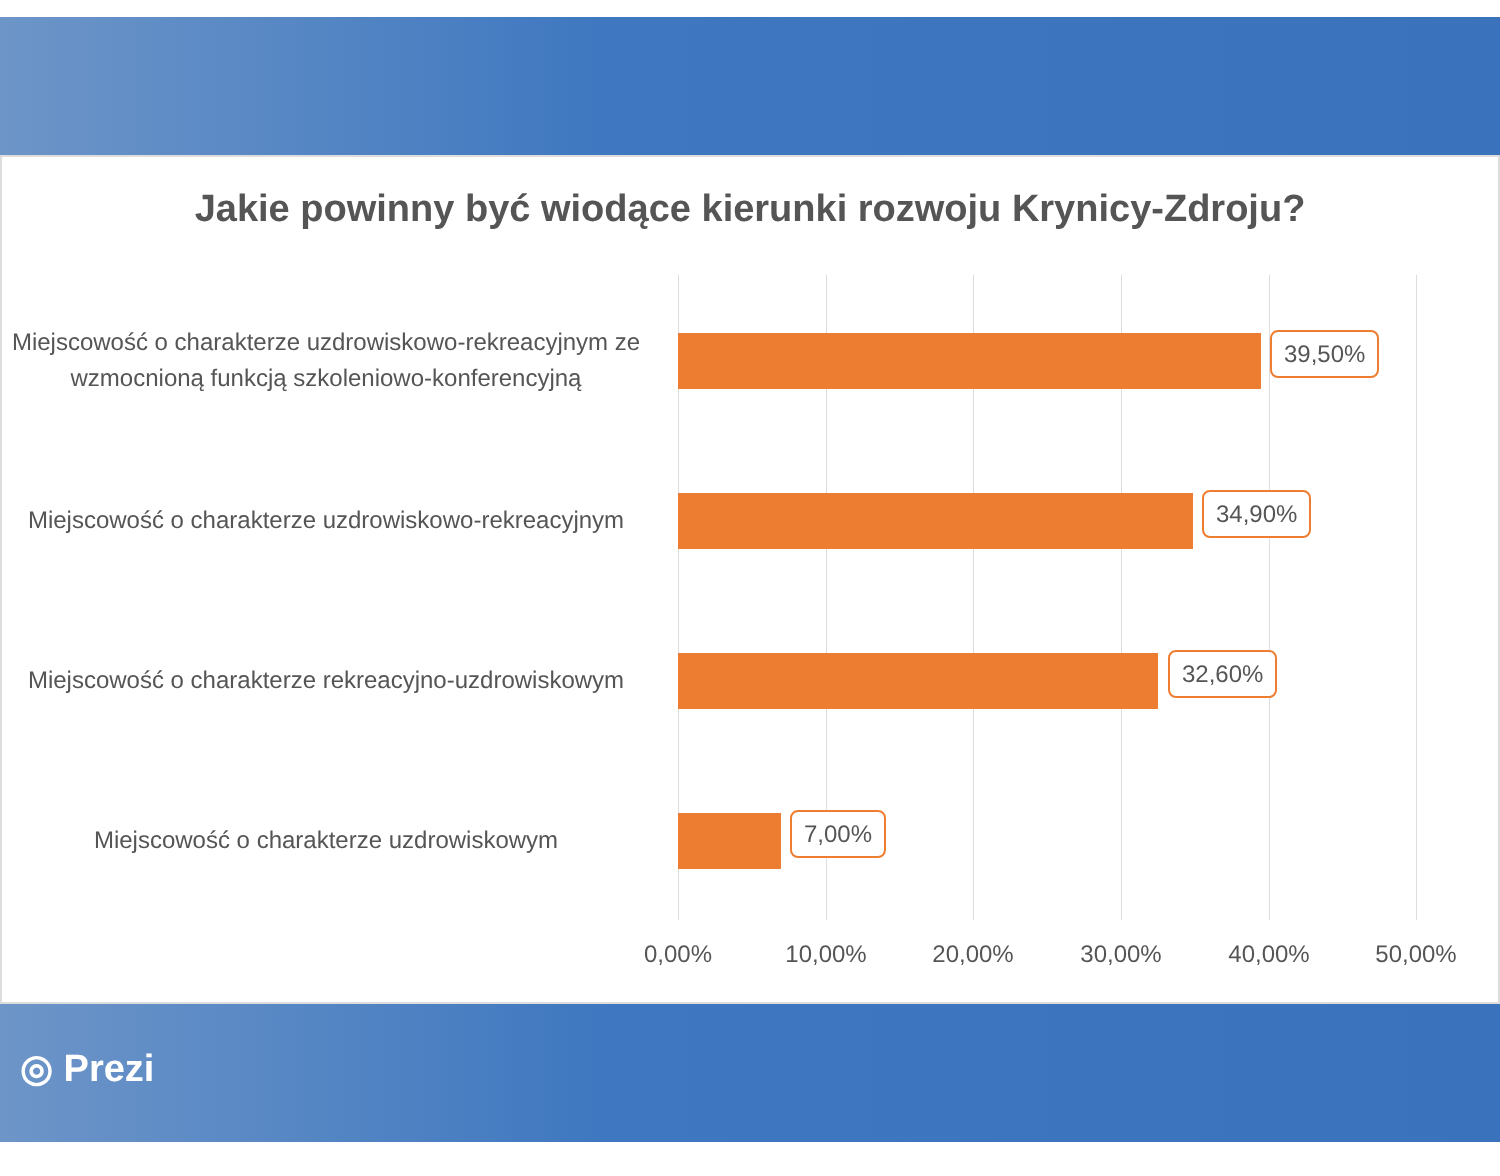Jakie powinny być wiodące kierunki rozwoju Krynicy-Zdroju?
Miejscowość o charakterze uzdrowiskowo-rekreacyjnym ze wzmocnioną funkcją szkoleniowo-konferencyjną
39,50%
Miejscowość o charakterze uzdrowiskowo-rekreacyjnym
34,90%
Miejscowość o charakterze rekreacyjno-uzdrowiskowym
32,60%
Miejscowość o charakterze uzdrowiskowym
7,00%
0,00% 10,00% 20,00% 30,00% 40,00% 50,00%
◎ Prezi